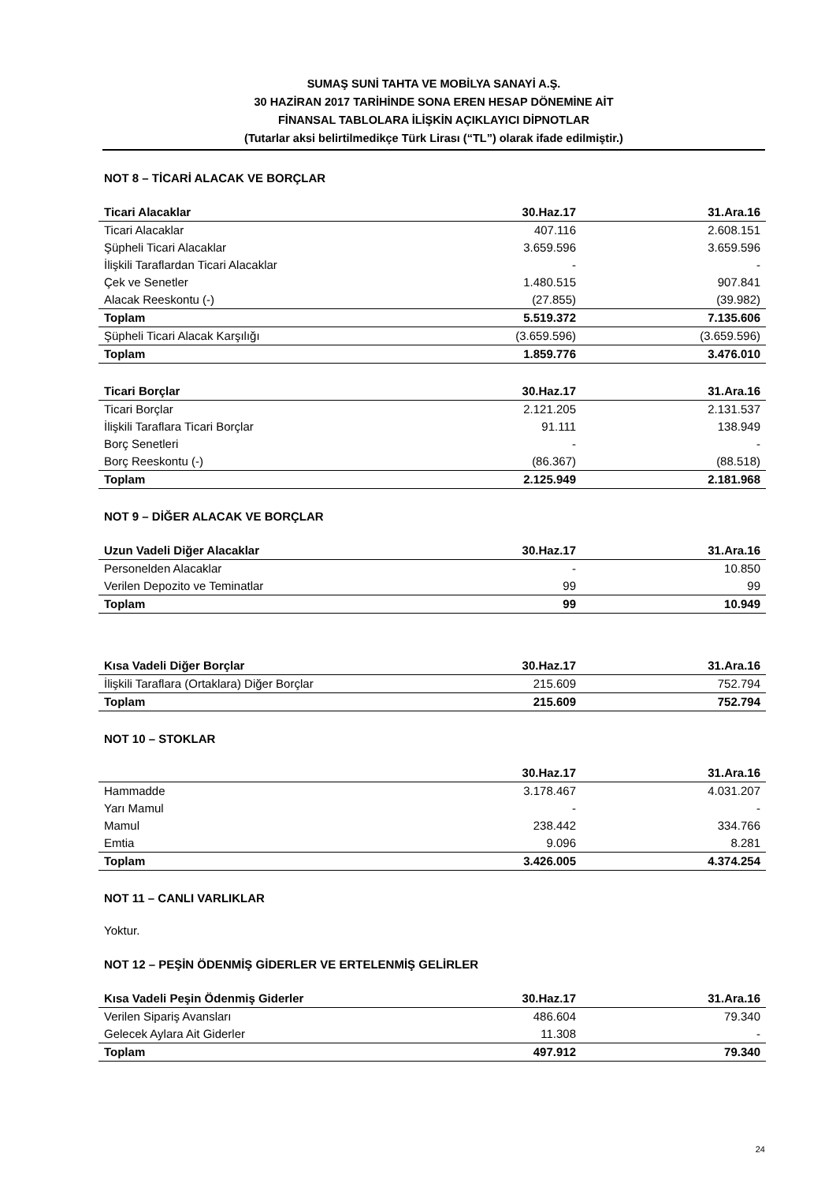SUMAŞ SUNİ TAHTA VE MOBİLYA SANAYİ A.Ş.
30 HAZİRAN 2017 TARİHİNDE SONA EREN HESAP DÖNEMİNE AİT
FİNANSAL TABLOLARA İLİŞKİN AÇIKLAYICI DİPNOTLAR
(Tutarlar aksi belirtilmedikçe Türk Lirası (“TL”) olarak ifade edilmiştir.)
NOT 8 – TİCARİ ALACAK VE BORÇLAR
| Ticari Alacaklar | 30.Haz.17 | 31.Ara.16 |
| --- | --- | --- |
| Ticari Alacaklar | 407.116 | 2.608.151 |
| Şüpheli Ticari Alacaklar | 3.659.596 | 3.659.596 |
| İlişkili Taraflardan Ticari Alacaklar | - | - |
| Çek ve Senetler | 1.480.515 | 907.841 |
| Alacak Reeskontu (-) | (27.855) | (39.982) |
| Toplam | 5.519.372 | 7.135.606 |
| Şüpheli Ticari Alacak Karşılığı | (3.659.596) | (3.659.596) |
| Toplam | 1.859.776 | 3.476.010 |
| Ticari Borçlar | 30.Haz.17 | 31.Ara.16 |
| --- | --- | --- |
| Ticari Borçlar | 2.121.205 | 2.131.537 |
| İlişkili Taraflara Ticari Borçlar | 91.111 | 138.949 |
| Borç Senetleri | - | - |
| Borç Reeskontu (-) | (86.367) | (88.518) |
| Toplam | 2.125.949 | 2.181.968 |
NOT 9 – DİĞER ALACAK VE BORÇLAR
| Uzun Vadeli Diğer Alacaklar | 30.Haz.17 | 31.Ara.16 |
| --- | --- | --- |
| Personelden Alacaklar | - | 10.850 |
| Verilen Depozito ve Teminatlar | 99 | 99 |
| Toplam | 99 | 10.949 |
| Kısa Vadeli Diğer Borçlar | 30.Haz.17 | 31.Ara.16 |
| --- | --- | --- |
| İlişkili Taraflara (Ortaklara) Diğer Borçlar | 215.609 | 752.794 |
| Toplam | 215.609 | 752.794 |
NOT 10 – STOKLAR
| | 30.Haz.17 | 31.Ara.16 |
| --- | --- | --- |
| Hammadde | 3.178.467 | 4.031.207 |
| Yarı Mamul | - | - |
| Mamul | 238.442 | 334.766 |
| Emtia | 9.096 | 8.281 |
| Toplam | 3.426.005 | 4.374.254 |
NOT 11 – CANLI VARLIKLAR
Yoktur.
NOT 12 – PEŞİN ÖDENMİŞ GİDERLER VE ERTELENMİŞ GELİRLER
| Kısa Vadeli Peşin Ödenmiş Giderler | 30.Haz.17 | 31.Ara.16 |
| --- | --- | --- |
| Verilen Sipariş Avansları | 486.604 | 79.340 |
| Gelecek Aylara Ait Giderler | 11.308 | - |
| Toplam | 497.912 | 79.340 |
24